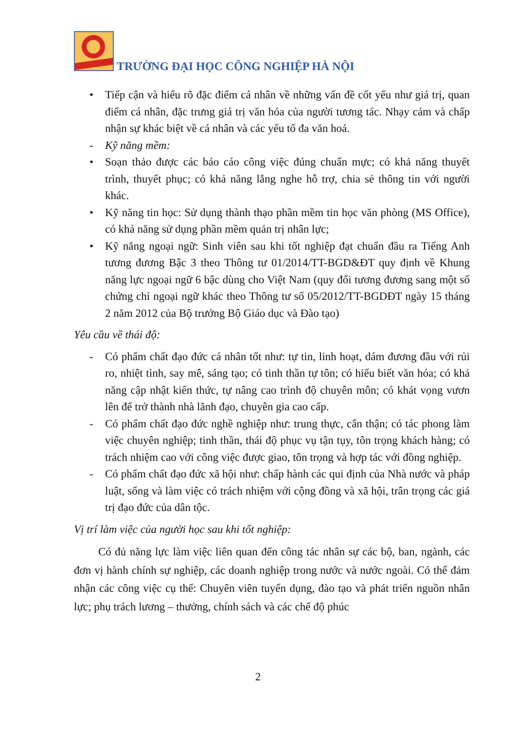TRƯỜNG ĐẠI HỌC CÔNG NGHIỆP HÀ NỘI
• Tiếp cận và hiểu rõ đặc điểm cá nhân về những vấn đề cốt yếu như giá trị, quan điểm cá nhân, đặc trưng giá trị văn hóa của người tương tác. Nhạy cảm và chấp nhận sự khác biệt về cá nhân và các yếu tố đa văn hoá.
- Kỹ năng mềm:
• Soạn thảo được các báo cáo công việc đúng chuẩn mực; có khả năng thuyết trình, thuyết phục; có khả năng lắng nghe hỗ trợ, chia sẻ thông tin với người khác.
• Kỹ năng tin học: Sử dụng thành thạo phần mềm tin học văn phòng (MS Office), có khả năng sử dụng phần mềm quản trị nhân lực;
• Kỹ năng ngoại ngữ: Sinh viên sau khi tốt nghiệp đạt chuẩn đầu ra Tiếng Anh tương đương Bậc 3 theo Thông tư 01/2014/TT-BGD&ĐT quy định về Khung năng lực ngoại ngữ 6 bậc dùng cho Việt Nam (quy đổi tương đương sang một số chứng chỉ ngoại ngữ khác theo Thông tư số 05/2012/TT-BGDĐT ngày 15 tháng 2 năm 2012 của Bộ trưởng Bộ Giáo dục và Đào tạo)
Yêu cầu về thái độ:
- Có phẩm chất đạo đức cá nhân tốt như: tự tin, linh hoạt, dám đương đầu với rủi ro, nhiệt tình, say mê, sáng tạo; có tinh thần tự tôn; có hiểu biết văn hóa; có khả năng cập nhật kiến thức, tự nâng cao trình độ chuyên môn; có khát vọng vươn lên để trở thành nhà lãnh đạo, chuyên gia cao cấp.
- Có phẩm chất đạo đức nghề nghiệp như: trung thực, cẩn thận; có tác phong làm việc chuyên nghiệp; tinh thần, thái độ phục vụ tận tụy, tôn trọng khách hàng; có trách nhiệm cao với công việc được giao, tôn trọng và hợp tác với đồng nghiệp.
- Có phẩm chất đạo đức xã hội như: chấp hành các qui định của Nhà nước và pháp luật, sống và làm việc có trách nhiệm với cộng đồng và xã hội, trân trọng các giá trị đạo đức của dân tộc.
Vị trí làm việc của người học sau khi tốt nghiệp:
Có đủ năng lực làm việc liên quan đến công tác nhân sự các bộ, ban, ngành, các đơn vị hành chính sự nghiệp, các doanh nghiệp trong nước và nước ngoài. Có thể đảm nhận các công việc cụ thể: Chuyên viên tuyển dụng, đào tạo và phát triển nguồn nhân lực; phụ trách lương – thưởng, chính sách và các chế độ phúc
2